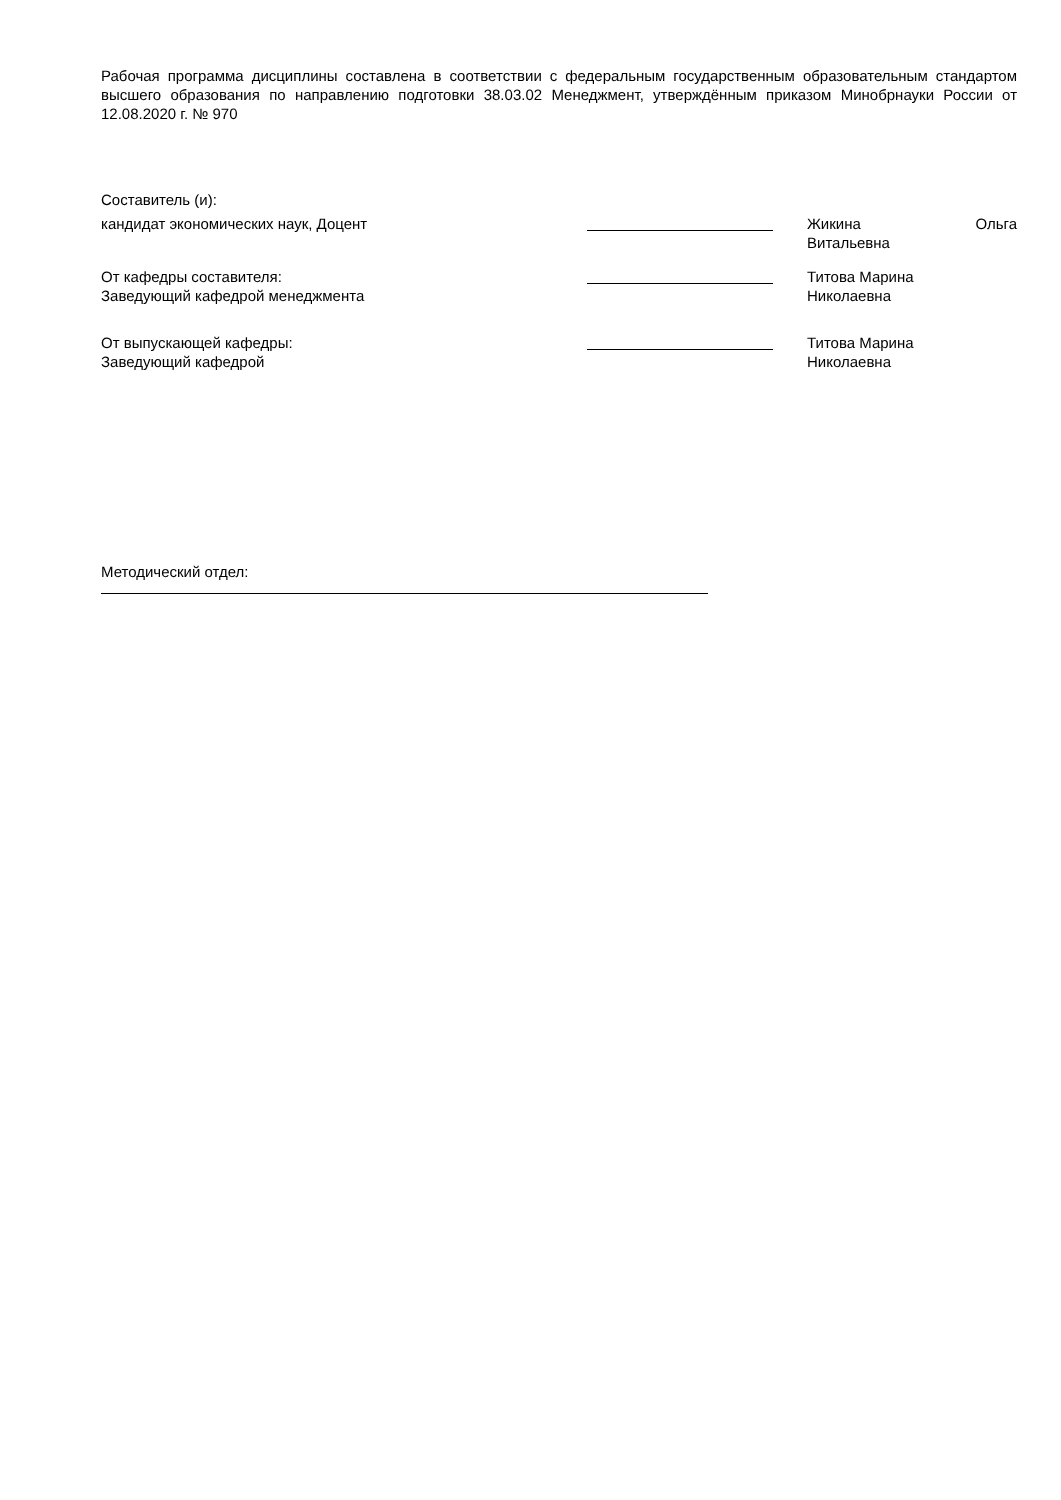Рабочая программа дисциплины составлена в соответствии с федеральным государственным образовательным стандартом высшего образования по направлению подготовки 38.03.02 Менеджмент, утверждённым приказом Минобрнауки России от 12.08.2020 г. № 970
Составитель (и):
кандидат экономических наук, Доцент Жикина Ольга
Витальевна
От кафедры составителя:
Заведующий кафедрой менеджмента
Титова Марина
Николаевна
От выпускающей кафедры:
Заведующий кафедрой
Титова Марина
Николаевна
Методический отдел: